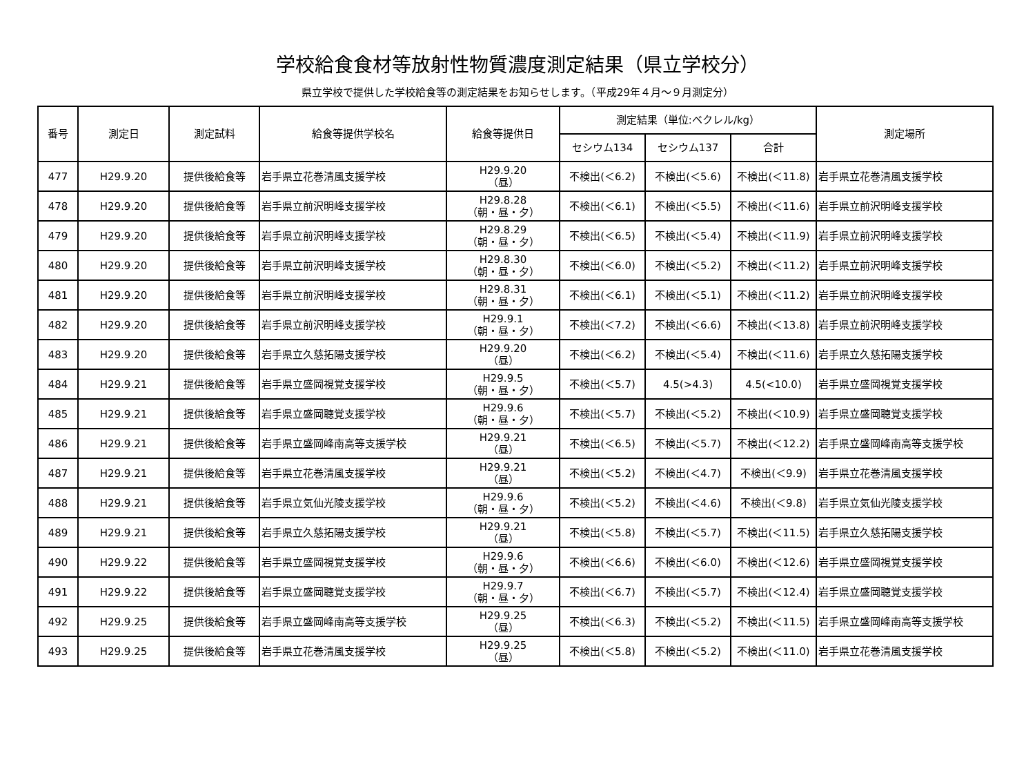学校給食食材等放射性物質濃度測定結果（県立学校分）
県立学校で提供した学校給食等の測定結果をお知らせします。（平成29年４月～９月測定分）
| 番号 | 測定日 | 測定試料 | 給食等提供学校名 | 給食等提供日 | 測定結果（単位:ベクレル/kg） | | | 測定場所 |
| --- | --- | --- | --- | --- | --- | --- | --- | --- |
| | | | | | セシウム134 | セシウム137 | 合計 | |
| 477 | H29.9.20 | 提供後給食等 | 岩手県立花巻清風支援学校 | H29.9.20 （昼） | 不検出(＜6.2) | 不検出(＜5.6) | 不検出(＜11.8) | 岩手県立花巻清風支援学校 |
| 478 | H29.9.20 | 提供後給食等 | 岩手県立前沢明峰支援学校 | H29.8.28 （朝・昼・夕） | 不検出(＜6.1) | 不検出(＜5.5) | 不検出(＜11.6) | 岩手県立前沢明峰支援学校 |
| 479 | H29.9.20 | 提供後給食等 | 岩手県立前沢明峰支援学校 | H29.8.29 （朝・昼・夕） | 不検出(＜6.5) | 不検出(＜5.4) | 不検出(＜11.9) | 岩手県立前沢明峰支援学校 |
| 480 | H29.9.20 | 提供後給食等 | 岩手県立前沢明峰支援学校 | H29.8.30 （朝・昼・夕） | 不検出(＜6.0) | 不検出(＜5.2) | 不検出(＜11.2) | 岩手県立前沢明峰支援学校 |
| 481 | H29.9.20 | 提供後給食等 | 岩手県立前沢明峰支援学校 | H29.8.31 （朝・昼・夕） | 不検出(＜6.1) | 不検出(＜5.1) | 不検出(＜11.2) | 岩手県立前沢明峰支援学校 |
| 482 | H29.9.20 | 提供後給食等 | 岩手県立前沢明峰支援学校 | H29.9.1 （朝・昼・夕） | 不検出(＜7.2) | 不検出(＜6.6) | 不検出(＜13.8) | 岩手県立前沢明峰支援学校 |
| 483 | H29.9.20 | 提供後給食等 | 岩手県立久慈拓陽支援学校 | H29.9.20 （昼） | 不検出(＜6.2) | 不検出(＜5.4) | 不検出(＜11.6) | 岩手県立久慈拓陽支援学校 |
| 484 | H29.9.21 | 提供後給食等 | 岩手県立盛岡視覚支援学校 | H29.9.5 （朝・昼・夕） | 不検出(＜5.7) | 4.5(>4.3) | 4.5(<10.0) | 岩手県立盛岡視覚支援学校 |
| 485 | H29.9.21 | 提供後給食等 | 岩手県立盛岡聴覚支援学校 | H29.9.6 （朝・昼・夕） | 不検出(＜5.7) | 不検出(＜5.2) | 不検出(＜10.9) | 岩手県立盛岡聴覚支援学校 |
| 486 | H29.9.21 | 提供後給食等 | 岩手県立盛岡峰南高等支援学校 | H29.9.21 （昼） | 不検出(＜6.5) | 不検出(＜5.7) | 不検出(＜12.2) | 岩手県立盛岡峰南高等支援学校 |
| 487 | H29.9.21 | 提供後給食等 | 岩手県立花巻清風支援学校 | H29.9.21 （昼） | 不検出(＜5.2) | 不検出(＜4.7) | 不検出(＜9.9) | 岩手県立花巻清風支援学校 |
| 488 | H29.9.21 | 提供後給食等 | 岩手県立気仙光陵支援学校 | H29.9.6 （朝・昼・夕） | 不検出(＜5.2) | 不検出(＜4.6) | 不検出(＜9.8) | 岩手県立気仙光陵支援学校 |
| 489 | H29.9.21 | 提供後給食等 | 岩手県立久慈拓陽支援学校 | H29.9.21 （昼） | 不検出(＜5.8) | 不検出(＜5.7) | 不検出(＜11.5) | 岩手県立久慈拓陽支援学校 |
| 490 | H29.9.22 | 提供後給食等 | 岩手県立盛岡視覚支援学校 | H29.9.6 （朝・昼・夕） | 不検出(＜6.6) | 不検出(＜6.0) | 不検出(＜12.6) | 岩手県立盛岡視覚支援学校 |
| 491 | H29.9.22 | 提供後給食等 | 岩手県立盛岡聴覚支援学校 | H29.9.7 （朝・昼・夕） | 不検出(＜6.7) | 不検出(＜5.7) | 不検出(＜12.4) | 岩手県立盛岡聴覚支援学校 |
| 492 | H29.9.25 | 提供後給食等 | 岩手県立盛岡峰南高等支援学校 | H29.9.25 （昼） | 不検出(＜6.3) | 不検出(＜5.2) | 不検出(＜11.5) | 岩手県立盛岡峰南高等支援学校 |
| 493 | H29.9.25 | 提供後給食等 | 岩手県立花巻清風支援学校 | H29.9.25 （昼） | 不検出(＜5.8) | 不検出(＜5.2) | 不検出(＜11.0) | 岩手県立花巻清風支援学校 |